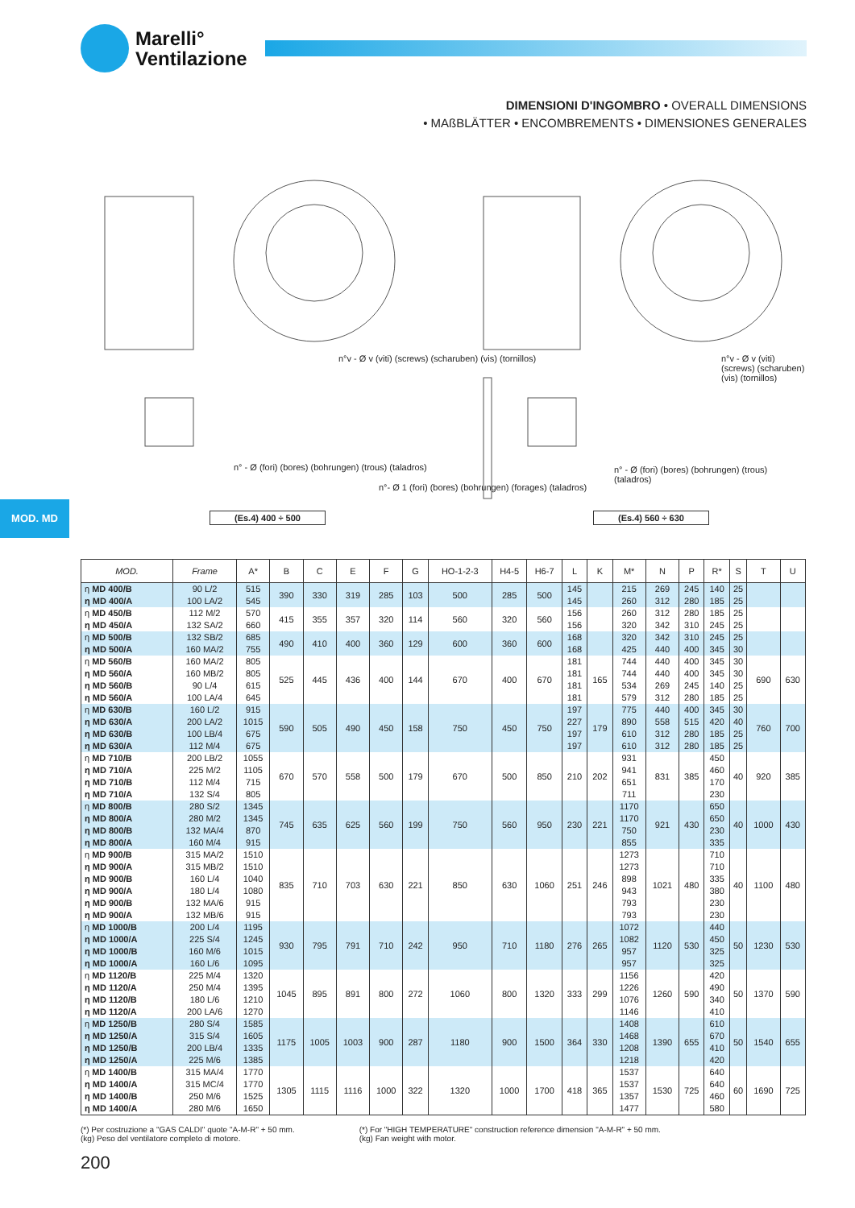Marelli°
Ventilazione
DIMENSIONI D'INGOMBRO • OVERALL DIMENSIONS
• MAßBLÄTTER • ENCOMBREMENTS • DIMENSIONES GENERALES
(Es.4) 400 ÷ 500 (Es.4) 560 ÷ 630
n°v - Ø v (viti) (screws) (scharuben) (vis) (tornillos)
n°v - Ø v (viti) (screws) (scharuben) (vis) (tornillos)
n° - Ø (fori) (bores) (bohrungen) (trous) (taladros)
n°- Ø 1 (fori) (bores) (bohrungen) (forages) (taladros)
n° - Ø (fori) (bores) (bohrungen) (trous) (taladros)
MOD. MD
| MOD. | Frame | A* | B | C | E | F | G | HO-1-2-3 | H4-5 | H6-7 | L | K | M* | N | P | R* | S | T | U |
| --- | --- | --- | --- | --- | --- | --- | --- | --- | --- | --- | --- | --- | --- | --- | --- | --- | --- | --- | --- |
| η MD 400/B η MD 400/A | 90 L/2 100 LA/2 | 515 545 | 390 | 330 | 319 | 285 | 103 | 500 | 285 | 500 | 145 145 | | 215 260 | 269 312 | 245 280 | 140 185 | 25 25 | | |
| η MD 450/B η MD 450/A | 112 M/2 132 SA/2 | 570 660 | 415 | 355 | 357 | 320 | 114 | 560 | 320 | 560 | 156 156 | | 260 320 | 312 342 | 280 310 | 185 245 | 25 25 | | |
| η MD 500/B η MD 500/A | 132 SB/2 160 MA/2 | 685 755 | 490 | 410 | 400 | 360 | 129 | 600 | 360 | 600 | 168 168 | | 320 425 | 342 440 | 310 400 | 245 345 | 25 30 | | |
| η MD 560/B η MD 560/A η MD 560/B η MD 560/A | 160 MA/2 160 MB/2 90 L/4 100 LA/4 | 805 805 615 645 | 525 | 445 | 436 | 400 | 144 | 670 | 400 | 670 | 181 181 181 181 | 165 | 744 744 534 579 | 440 440 269 312 | 400 400 245 280 | 345 345 140 185 | 30 30 25 25 | 690 | 630 |
| η MD 630/B η MD 630/A η MD 630/B η MD 630/A | 160 L/2 200 LA/2 100 LB/4 112 M/4 | 915 1015 675 675 | 590 | 505 | 490 | 450 | 158 | 750 | 450 | 750 | 197 227 197 197 | 179 | 775 890 610 610 | 440 558 312 312 | 400 515 280 280 | 345 420 185 185 | 30 40 25 25 | 760 | 700 |
| η MD 710/B η MD 710/A η MD 710/B η MD 710/A | 200 LB/2 225 M/2 112 M/4 132 S/4 | 1055 1105 715 805 | 670 | 570 | 558 | 500 | 179 | 670 | 500 | 850 | 210 | 202 | 931 941 651 711 | 831 | 385 | 450 460 170 230 | 40 | 920 | 385 |
| η MD 800/B η MD 800/A η MD 800/B η MD 800/A | 280 S/2 280 M/2 132 MA/4 160 M/4 | 1345 1345 870 915 | 745 | 635 | 625 | 560 | 199 | 750 | 560 | 950 | 230 | 221 | 1170 1170 750 855 | 921 | 430 | 650 650 230 335 | 40 | 1000 | 430 |
| η MD 900/B η MD 900/A η MD 900/B η MD 900/A η MD 900/B η MD 900/A | 315 MA/2 315 MB/2 160 L/4 180 L/4 132 MA/6 132 MB/6 | 1510 1510 1040 1080 915 915 | 835 | 710 | 703 | 630 | 221 | 850 | 630 | 1060 | 251 | 246 | 1273 1273 898 943 793 793 | 1021 | 480 | 710 710 335 380 230 230 | 40 | 1100 | 480 |
| η MD 1000/B η MD 1000/A η MD 1000/B η MD 1000/A | 200 L/4 225 S/4 160 M/6 160 L/6 | 1195 1245 1015 1095 | 930 | 795 | 791 | 710 | 242 | 950 | 710 | 1180 | 276 | 265 | 1072 1082 957 957 | 1120 | 530 | 440 450 325 325 | 50 | 1230 | 530 |
| η MD 1120/B η MD 1120/A η MD 1120/B η MD 1120/A | 225 M/4 250 M/4 180 L/6 200 LA/6 | 1320 1395 1210 1270 | 1045 | 895 | 891 | 800 | 272 | 1060 | 800 | 1320 | 333 | 299 | 1156 1226 1076 1146 | 1260 | 590 | 420 490 340 410 | 50 | 1370 | 590 |
| η MD 1250/B η MD 1250/A η MD 1250/B η MD 1250/A | 280 S/4 315 S/4 200 LB/4 225 M/6 | 1585 1605 1335 1385 | 1175 | 1005 | 1003 | 900 | 287 | 1180 | 900 | 1500 | 364 | 330 | 1408 1468 1208 1218 | 1390 | 655 | 610 670 410 420 | 50 | 1540 | 655 |
| η MD 1400/B η MD 1400/A η MD 1400/B η MD 1400/A | 315 MA/4 315 MC/4 250 M/6 280 M/6 | 1770 1770 1525 1650 | 1305 | 1115 | 1116 | 1000 | 322 | 1320 | 1000 | 1700 | 418 | 365 | 1537 1537 1357 1477 | 1530 | 725 | 640 640 460 580 | 60 | 1690 | 725 |
(*) Per costruzione a "GAS CALDI" quote "A-M-R" + 50 mm.
(kg) Peso del ventilatore completo di motore.
(*) For "HIGH TEMPERATURE" construction reference dimension "A-M-R" + 50 mm.
(kg) Fan weight with motor.
200